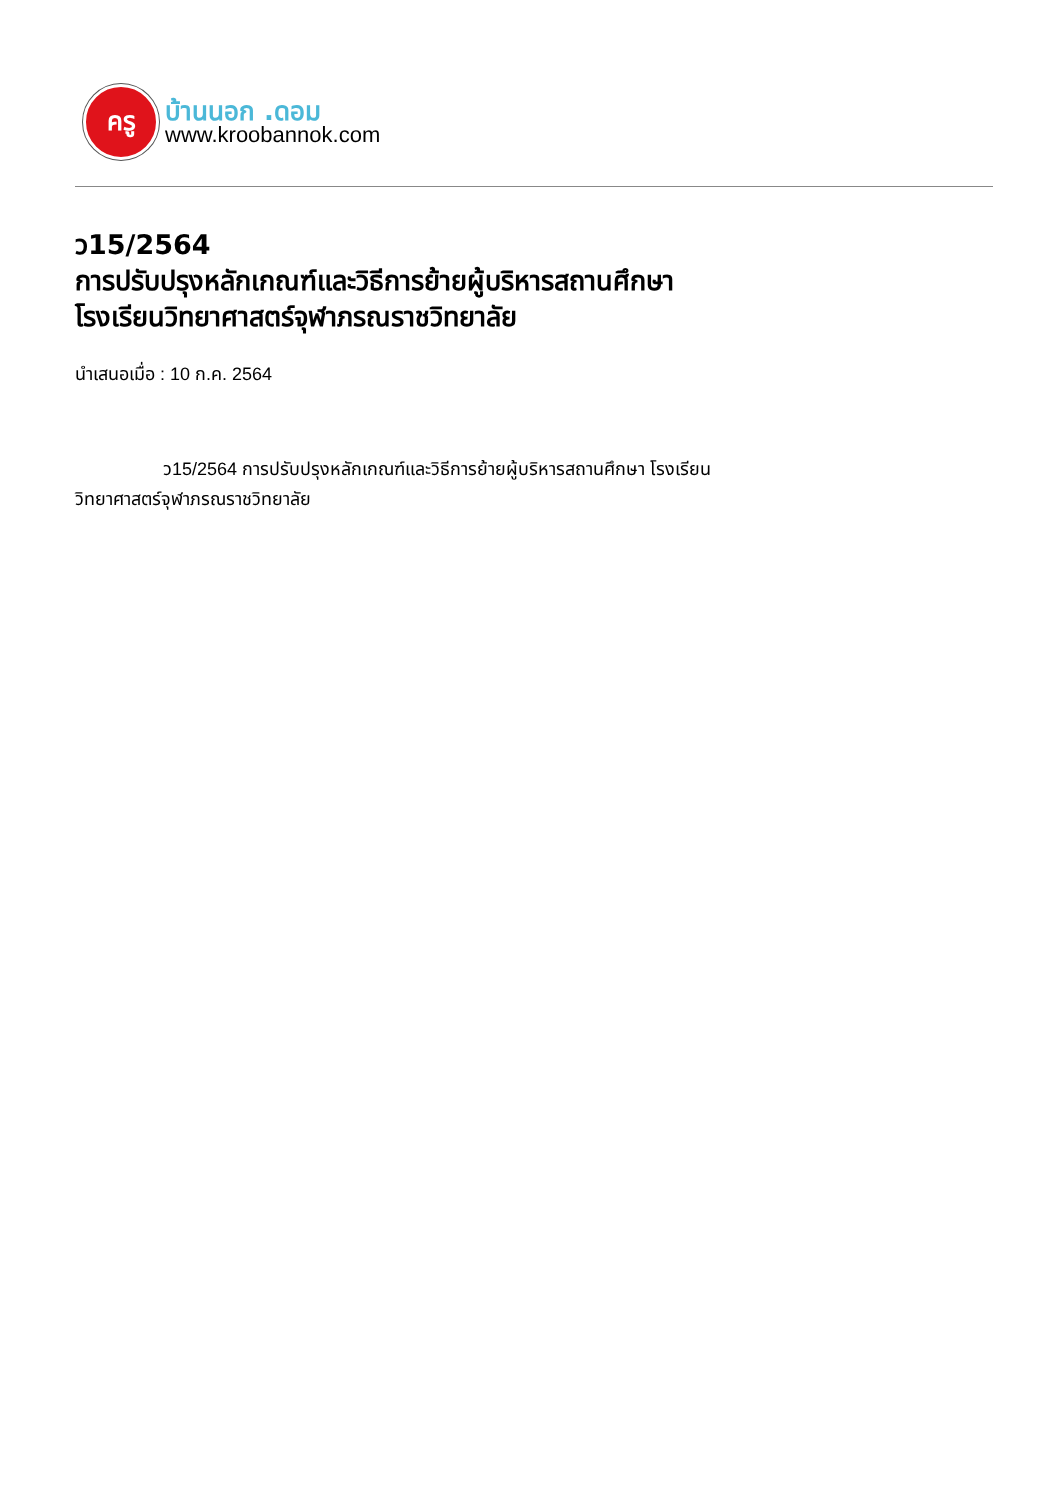ครู
บ้านนอก .ดอม
www.kroobannok.com
ว15/2564
การปรับปรุงหลักเกณฑ์และวิธีการย้ายผู้บริหารสถานศึกษา
โรงเรียนวิทยาศาสตร์จุฬาภรณราชวิทยาลัย
นำเสนอเมื่อ : 10 ก.ค. 2564
ว15/2564 การปรับปรุงหลักเกณฑ์และวิธีการย้ายผู้บริหารสถานศึกษา โรงเรียนวิทยาศาสตร์จุฬาภรณราชวิทยาลัย